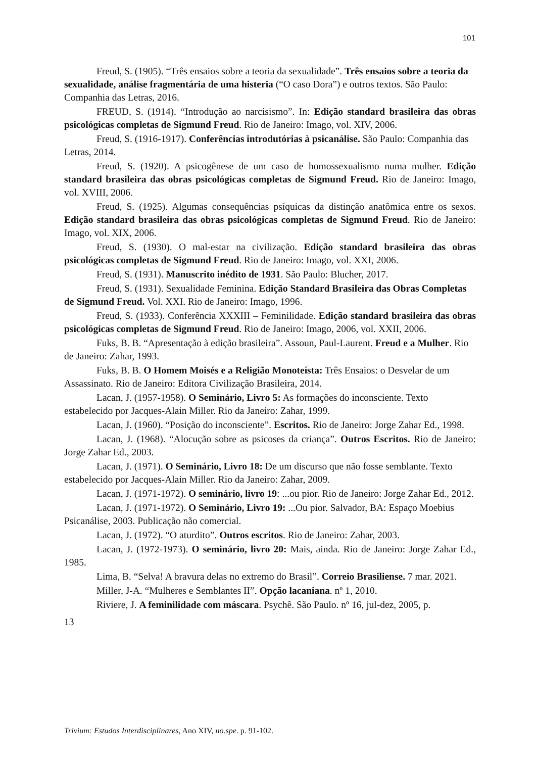101
Freud, S. (1905). “Três ensaios sobre a teoria da sexualidade”. Três ensaios sobre a teoria da sexualidade, análise fragmentária de uma histeria (“O caso Dora”) e outros textos. São Paulo: Companhia das Letras, 2016.
FREUD, S. (1914). “Introdução ao narcisismo”. In: Edição standard brasileira das obras psicológicas completas de Sigmund Freud. Rio de Janeiro: Imago, vol. XIV, 2006.
Freud, S. (1916-1917). Conferências introdutórias à psicanálise. São Paulo: Companhia das Letras, 2014.
Freud, S. (1920). A psicogênese de um caso de homossexualismo numa mulher. Edição standard brasileira das obras psicológicas completas de Sigmund Freud. Rio de Janeiro: Imago, vol. XVIII, 2006.
Freud, S. (1925). Algumas consequências psíquicas da distinção anatômica entre os sexos. Edição standard brasileira das obras psicológicas completas de Sigmund Freud. Rio de Janeiro: Imago, vol. XIX, 2006.
Freud, S. (1930). O mal-estar na civilização. Edição standard brasileira das obras psicológicas completas de Sigmund Freud. Rio de Janeiro: Imago, vol. XXI, 2006.
Freud, S. (1931). Manuscrito inédito de 1931. São Paulo: Blucher, 2017.
Freud, S. (1931). Sexualidade Feminina. Edição Standard Brasileira das Obras Completas de Sigmund Freud. Vol. XXI. Rio de Janeiro: Imago, 1996.
Freud, S. (1933). Conferência XXXIII – Feminilidade. Edição standard brasileira das obras psicológicas completas de Sigmund Freud. Rio de Janeiro: Imago, 2006, vol. XXII, 2006.
Fuks, B. B. “Apresentação à edição brasileira”. Assoun, Paul-Laurent. Freud e a Mulher. Rio de Janeiro: Zahar, 1993.
Fuks, B. B. O Homem Moisés e a Religião Monoteísta: Três Ensaios: o Desvelar de um Assassinato. Rio de Janeiro: Editora Civilização Brasileira, 2014.
Lacan, J. (1957-1958). O Seminário, Livro 5: As formações do inconsciente. Texto estabelecido por Jacques-Alain Miller. Rio da Janeiro: Zahar, 1999.
Lacan, J. (1960). “Posição do inconsciente”. Escritos. Rio de Janeiro: Jorge Zahar Ed., 1998.
Lacan, J. (1968). “Alocução sobre as psicoses da criança”. Outros Escritos. Rio de Janeiro: Jorge Zahar Ed., 2003.
Lacan, J. (1971). O Seminário, Livro 18: De um discurso que não fosse semblante. Texto estabelecido por Jacques-Alain Miller. Rio da Janeiro: Zahar, 2009.
Lacan, J. (1971-1972). O seminário, livro 19: ...ou pior. Rio de Janeiro: Jorge Zahar Ed., 2012.
Lacan, J. (1971-1972). O Seminário, Livro 19: ...Ou pior. Salvador, BA: Espaço Moebius Psicanálise, 2003. Publicação não comercial.
Lacan, J. (1972). “O aturdito”. Outros escritos. Rio de Janeiro: Zahar, 2003.
Lacan, J. (1972-1973). O seminário, livro 20: Mais, ainda. Rio de Janeiro: Jorge Zahar Ed., 1985.
Lima, B. “Selva! A bravura delas no extremo do Brasil”. Correio Brasiliense. 7 mar. 2021.
Miller, J-A. “Mulheres e Semblantes II”. Opção lacaniana. nº 1, 2010.
Riviere, J. A feminilidade com máscara. Psychê. São Paulo. nº 16, jul-dez, 2005, p.
13
Trivium: Estudos Interdisciplinares, Ano XIV, no.spe. p. 91-102.